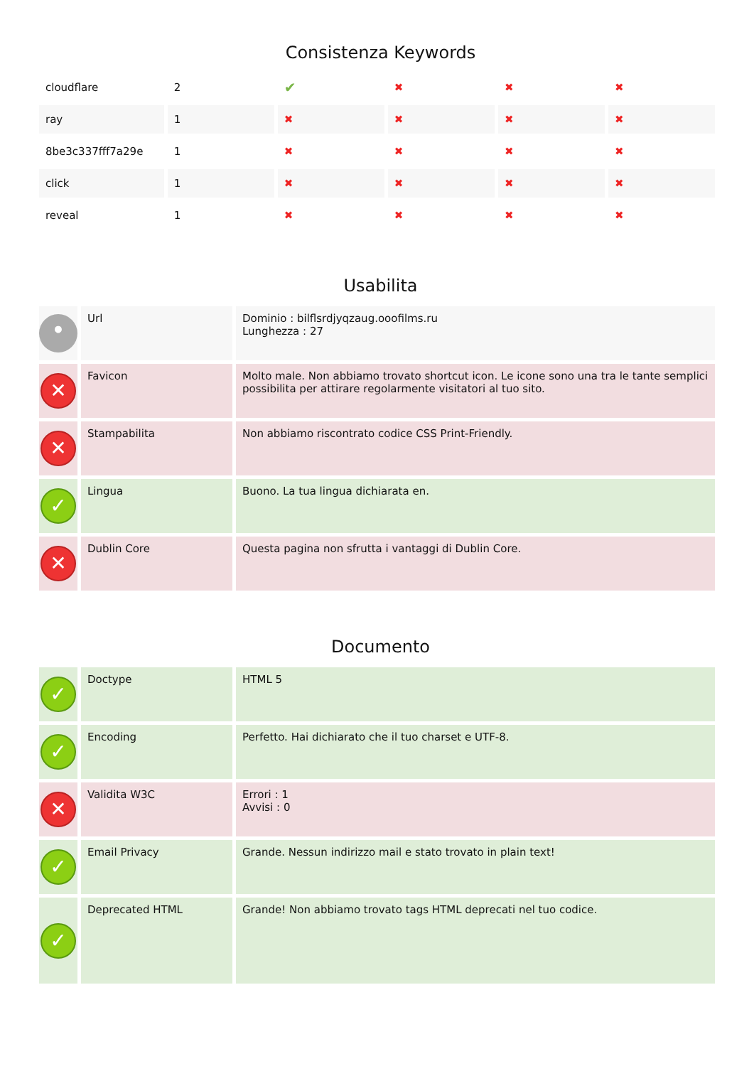Consistenza Keywords
| cloudflare | 2 | ✔ | ✖ | ✖ | ✖ |
| ray | 1 | ✖ | ✖ | ✖ | ✖ |
| 8be3c337fff7a29e | 1 | ✖ | ✖ | ✖ | ✖ |
| click | 1 | ✖ | ✖ | ✖ | ✖ |
| reveal | 1 | ✖ | ✖ | ✖ | ✖ |
Usabilita
| • | Url | Dominio : bilflsrdjyqzaug.ooofilms.ru Lunghezza : 27 |
| ✕ | Favicon | Molto male. Non abbiamo trovato shortcut icon. Le icone sono una tra le tante semplici possibilita per attirare regolarmente visitatori al tuo sito. |
| ✕ | Stampabilita | Non abbiamo riscontrato codice CSS Print-Friendly. |
| ✓ | Lingua | Buono. La tua lingua dichiarata en. |
| ✕ | Dublin Core | Questa pagina non sfrutta i vantaggi di Dublin Core. |
Documento
| ✓ | Doctype | HTML 5 |
| ✓ | Encoding | Perfetto. Hai dichiarato che il tuo charset e UTF-8. |
| ✕ | Validita W3C | Errori : 1 Avvisi : 0 |
| ✓ | Email Privacy | Grande. Nessun indirizzo mail e stato trovato in plain text! |
| ✓ | Deprecated HTML | Grande! Non abbiamo trovato tags HTML deprecati nel tuo codice. |